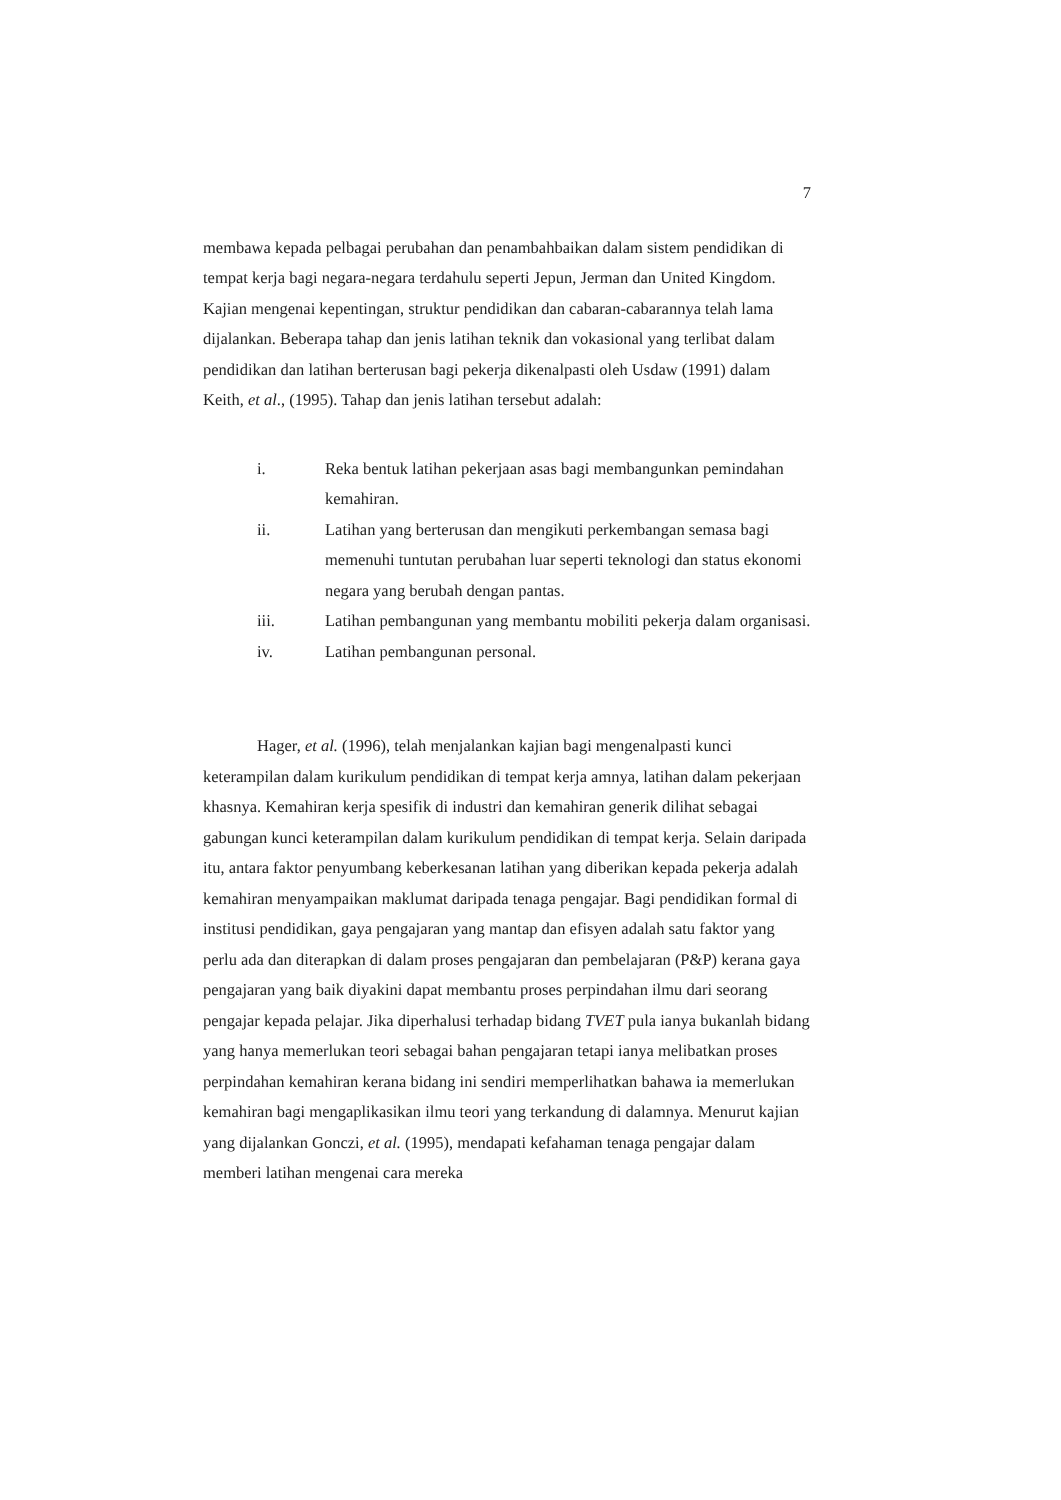7
membawa kepada pelbagai perubahan dan penambahbaikan dalam sistem pendidikan di tempat kerja bagi negara-negara terdahulu seperti Jepun, Jerman dan United Kingdom. Kajian mengenai kepentingan, struktur pendidikan dan cabaran-cabarannya telah lama dijalankan. Beberapa tahap dan jenis latihan teknik dan vokasional yang terlibat dalam pendidikan dan latihan berterusan bagi pekerja dikenalpasti oleh Usdaw (1991) dalam Keith, et al., (1995). Tahap dan jenis latihan tersebut adalah:
i. Reka bentuk latihan pekerjaan asas bagi membangunkan pemindahan kemahiran.
ii. Latihan yang berterusan dan mengikuti perkembangan semasa bagi memenuhi tuntutan perubahan luar seperti teknologi dan status ekonomi negara yang berubah dengan pantas.
iii. Latihan pembangunan yang membantu mobiliti pekerja dalam organisasi.
iv. Latihan pembangunan personal.
Hager, et al. (1996), telah menjalankan kajian bagi mengenalpasti kunci keterampilan dalam kurikulum pendidikan di tempat kerja amnya, latihan dalam pekerjaan khasnya. Kemahiran kerja spesifik di industri dan kemahiran generik dilihat sebagai gabungan kunci keterampilan dalam kurikulum pendidikan di tempat kerja. Selain daripada itu, antara faktor penyumbang keberkesanan latihan yang diberikan kepada pekerja adalah kemahiran menyampaikan maklumat daripada tenaga pengajar. Bagi pendidikan formal di institusi pendidikan, gaya pengajaran yang mantap dan efisyen adalah satu faktor yang perlu ada dan diterapkan di dalam proses pengajaran dan pembelajaran (P&P) kerana gaya pengajaran yang baik diyakini dapat membantu proses perpindahan ilmu dari seorang pengajar kepada pelajar. Jika diperhalusi terhadap bidang TVET pula ianya bukanlah bidang yang hanya memerlukan teori sebagai bahan pengajaran tetapi ianya melibatkan proses perpindahan kemahiran kerana bidang ini sendiri memperlihatkan bahawa ia memerlukan kemahiran bagi mengaplikasikan ilmu teori yang terkandung di dalamnya. Menurut kajian yang dijalankan Gonczi, et al. (1995), mendapati kefahaman tenaga pengajar dalam memberi latihan mengenai cara mereka